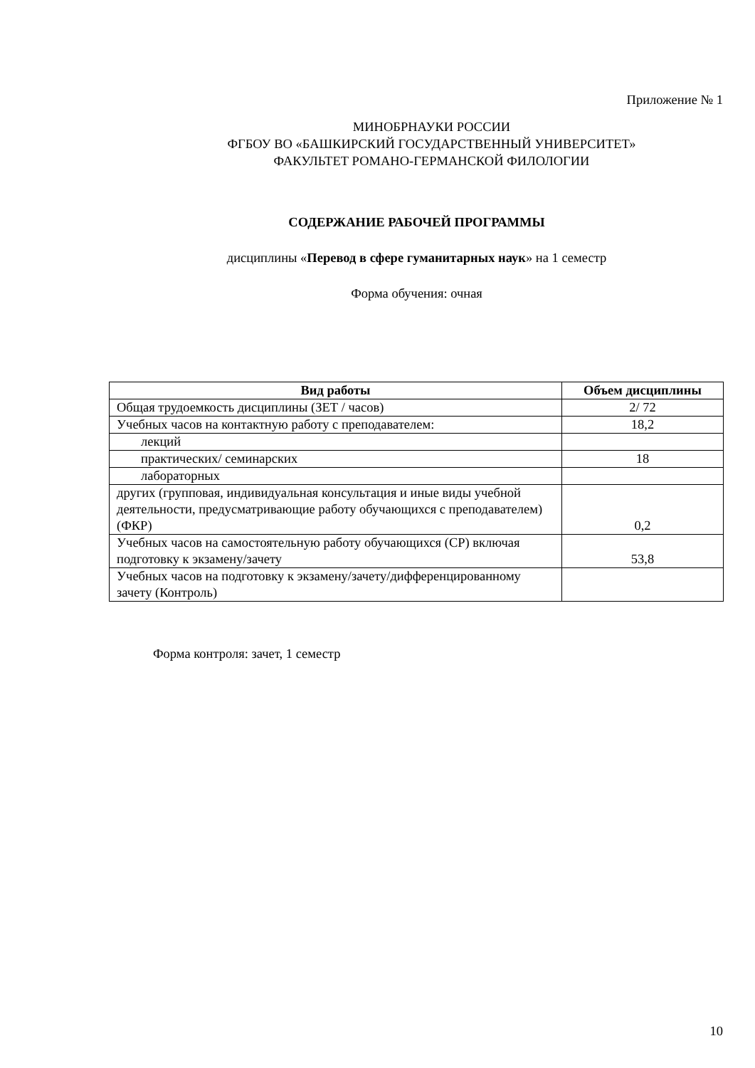Приложение № 1
МИНОБРНАУКИ РОССИИ
ФГБОУ ВО «БАШКИРСКИЙ ГОСУДАРСТВЕННЫЙ УНИВЕРСИТЕТ»
ФАКУЛЬТЕТ РОМАНО-ГЕРМАНСКОЙ ФИЛОЛОГИИ
СОДЕРЖАНИЕ РАБОЧЕЙ ПРОГРАММЫ
дисциплины «Перевод в сфере гуманитарных наук» на 1 семестр
Форма обучения: очная
| Вид работы | Объем дисциплины |
| --- | --- |
| Общая трудоемкость дисциплины (ЗЕТ / часов) | 2/ 72 |
| Учебных часов на контактную работу с преподавателем: | 18,2 |
| лекций | |
| практических/ семинарских | 18 |
| лабораторных | |
| других (групповая, индивидуальная консультация и иные виды учебной деятельности, предусматривающие работу обучающихся с преподавателем) (ФКР) | 0,2 |
| Учебных часов на самостоятельную работу обучающихся (СР) включая подготовку к экзамену/зачету | 53,8 |
| Учебных часов на подготовку к экзамену/зачету/дифференцированному зачету (Контроль) | |
Форма контроля: зачет, 1 семестр
10